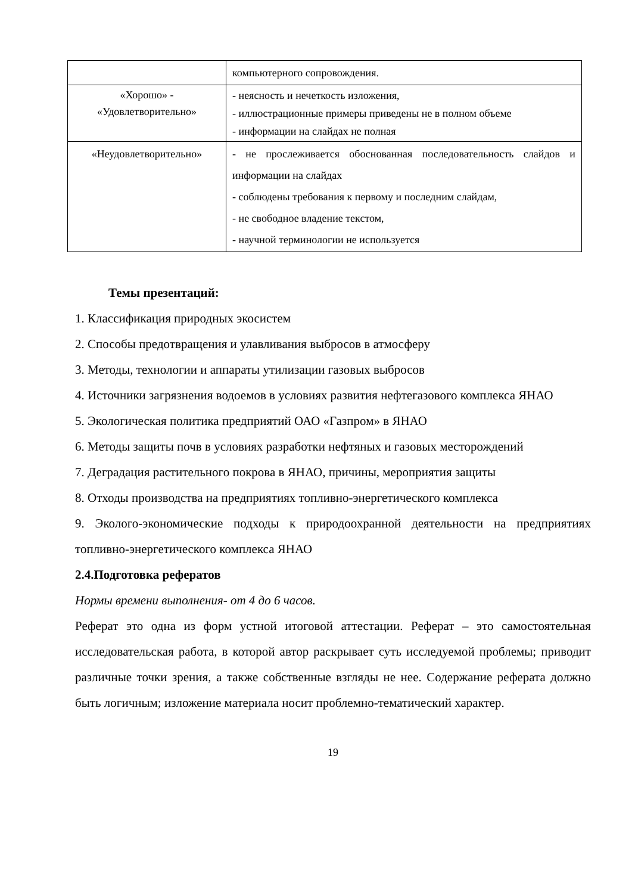| | компьютерного сопровождения. |
| «Хорошо» - «Удовлетворительно» | - неясность и нечеткость изложения, - иллюстрационные примеры приведены не в полном объеме - информации на слайдах не полная |
| «Неудовлетворительно» | - не прослеживается обоснованная последовательность слайдов и информации на слайдах - соблюдены требования к первому и последним слайдам, - не свободное владение текстом, - научной терминологии не используется |
Темы презентаций:
1. Классификация природных экосистем
2. Способы предотвращения и улавливания выбросов в атмосферу
3. Методы, технологии и аппараты утилизации газовых выбросов
4. Источники загрязнения водоемов в условиях развития нефтегазового комплекса ЯНАО
5. Экологическая политика предприятий ОАО «Газпром» в ЯНАО
6. Методы защиты почв в условиях разработки нефтяных и газовых месторождений
7. Деградация растительного покрова в ЯНАО, причины, мероприятия защиты
8. Отходы производства на предприятиях топливно-энергетического комплекса
9. Эколого-экономические подходы к природоохранной деятельности на предприятиях топливно-энергетического комплекса ЯНАО
2.4.Подготовка рефератов
Нормы времени выполнения- от 4 до 6 часов.
Реферат это одна из форм устной итоговой аттестации. Реферат – это самостоятельная исследовательская работа, в которой автор раскрывает суть исследуемой проблемы; приводит различные точки зрения, а также собственные взгляды не нее. Содержание реферата должно быть логичным; изложение материала носит проблемно-тематический характер.
19